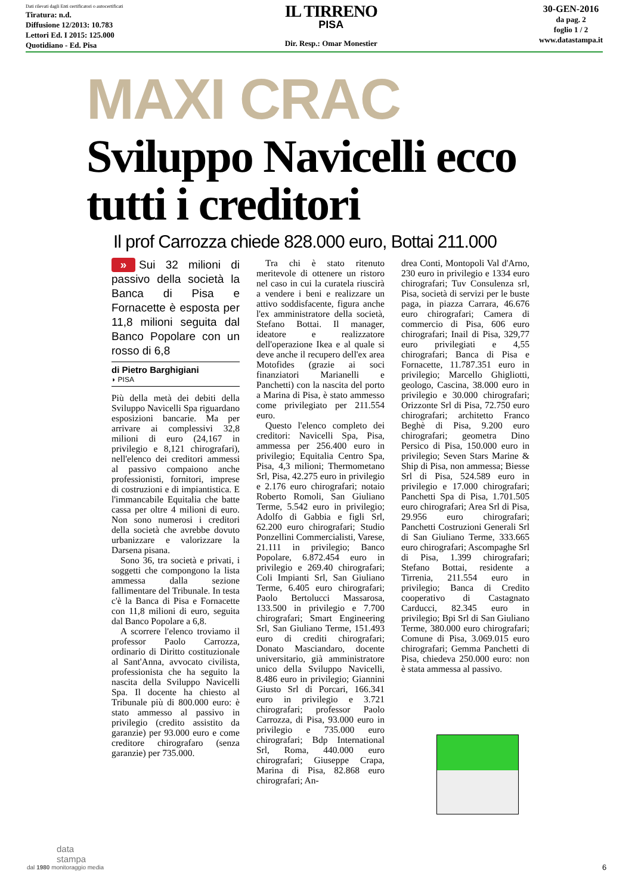Dati rilevati dagli Enti certificatori o autocertificati
Tiratura: n.d.
Diffusione 12/2013: 10.783
Lettori Ed. I 2015: 125.000
Quotidiano - Ed. Pisa
IL TIRRENO
PISA
Dir. Resp.: Omar Monestier
30-GEN-2016
da pag. 2
foglio 1 / 2
www.datastampa.it
MAXI CRAC
Sviluppo Navicelli ecco tutti i creditori
Il prof Carrozza chiede 828.000 euro, Bottai 211.000
» Sui 32 milioni di passivo della società la Banca di Pisa e Fornacette è esposta per 11,8 milioni seguita dal Banco Popolare con un rosso di 6,8
di Pietro Barghigiani
◗ PISA
Più della metà dei debiti della Sviluppo Navicelli Spa riguardano esposizioni bancarie. Ma per arrivare ai complessivi 32,8 milioni di euro (24,167 in privilegio e 8,121 chirografari), nell'elenco dei creditori ammessi al passivo compaiono anche professionisti, fornitori, imprese di costruzioni e di impiantistica. E l'immancabile Equitalia che batte cassa per oltre 4 milioni di euro. Non sono numerosi i creditori della società che avrebbe dovuto urbanizzare e valorizzare la Darsena pisana.
Sono 36, tra società e privati, i soggetti che compongono la lista ammessa dalla sezione fallimentare del Tribunale. In testa c'è la Banca di Pisa e Fornacette con 11,8 milioni di euro, seguita dal Banco Popolare a 6,8.
A scorrere l'elenco troviamo il professor Paolo Carrozza, ordinario di Diritto costituzionale al Sant'Anna, avvocato civilista, professionista che ha seguito la nascita della Sviluppo Navicelli Spa. Il docente ha chiesto al Tribunale più di 800.000 euro: è stato ammesso al passivo in privilegio (credito assistito da garanzie) per 93.000 euro e come creditore chirografaro (senza garanzie) per 735.000.
Tra chi è stato ritenuto meritevole di ottenere un ristoro nel caso in cui la curatela riuscirà a vendere i beni e realizzare un attivo soddisfacente, figura anche l'ex amministratore della società, Stefano Bottai. Il manager, ideatore e realizzatore dell'operazione Ikea e al quale si deve anche il recupero dell'ex area Motofides (grazie ai soci finanziatori Marianelli e Panchetti) con la nascita del porto a Marina di Pisa, è stato ammesso come privilegiato per 211.554 euro.
Questo l'elenco completo dei creditori: Navicelli Spa, Pisa, ammessa per 256.400 euro in privilegio; Equitalia Centro Spa, Pisa, 4,3 milioni; Thermometano Srl, Pisa, 42.275 euro in privilegio e 2.176 euro chirografari; notaio Roberto Romoli, San Giuliano Terme, 5.542 euro in privilegio; Adolfo di Gabbia e figli Srl, 62.200 euro chirografari; Studio Ponzellini Commercialisti, Varese, 21.111 in privilegio; Banco Popolare, 6.872.454 euro in privilegio e 269.40 chirografari; Coli Impianti Srl, San Giuliano Terme, 6.405 euro chirografari; Paolo Bertolucci Massarosa, 133.500 in privilegio e 7.700 chirografari; Smart Engineering Srl, San Giuliano Terme, 151.493 euro di crediti chirografari; Donato Masciandaro, docente universitario, già amministratore unico della Sviluppo Navicelli, 8.486 euro in privilegio; Giannini Giusto Srl di Porcari, 166.341 euro in privilegio e 3.721 chirografari; professor Paolo Carrozza, di Pisa, 93.000 euro in privilegio e 735.000 euro chirografari; Bdp International Srl, Roma, 440.000 euro chirografari; Giuseppe Crapa, Marina di Pisa, 82.868 euro chirografari; An-
drea Conti, Montopoli Val d'Arno, 230 euro in privilegio e 1334 euro chirografari; Tuv Consulenza srl, Pisa, società di servizi per le buste paga, in piazza Carrara, 46.676 euro chirografari; Camera di commercio di Pisa, 606 euro chirografari; Inail di Pisa, 329,77 euro privilegiati e 4,55 chirografari; Banca di Pisa e Fornacette, 11.787.351 euro in privilegio; Marcello Ghigliotti, geologo, Cascina, 38.000 euro in privilegio e 30.000 chirografari; Orizzonte Srl di Pisa, 72.750 euro chirografari; architetto Franco Beghè di Pisa, 9.200 euro chirografari; geometra Dino Persico di Pisa, 150.000 euro in privilegio; Seven Stars Marine & Ship di Pisa, non ammessa; Biesse Srl di Pisa, 524.589 euro in privilegio e 17.000 chirografari; Panchetti Spa di Pisa, 1.701.505 euro chirografari; Area Srl di Pisa, 29.956 euro chirografari; Panchetti Costruzioni Generali Srl di San Giuliano Terme, 333.665 euro chirografari; Ascompaghe Srl di Pisa, 1.399 chirografari; Stefano Bottai, residente a Tirrenia, 211.554 euro in privilegio; Banca di Credito cooperativo di Castagnato Carducci, 82.345 euro in privilegio; Bpi Srl di San Giuliano Terme, 380.000 euro chirografari; Comune di Pisa, 3.069.015 euro chirografari; Gemma Panchetti di Pisa, chiedeva 250.000 euro: non è stata ammessa al passivo.
data
stampa
dal 1980 monitoraggio media
6